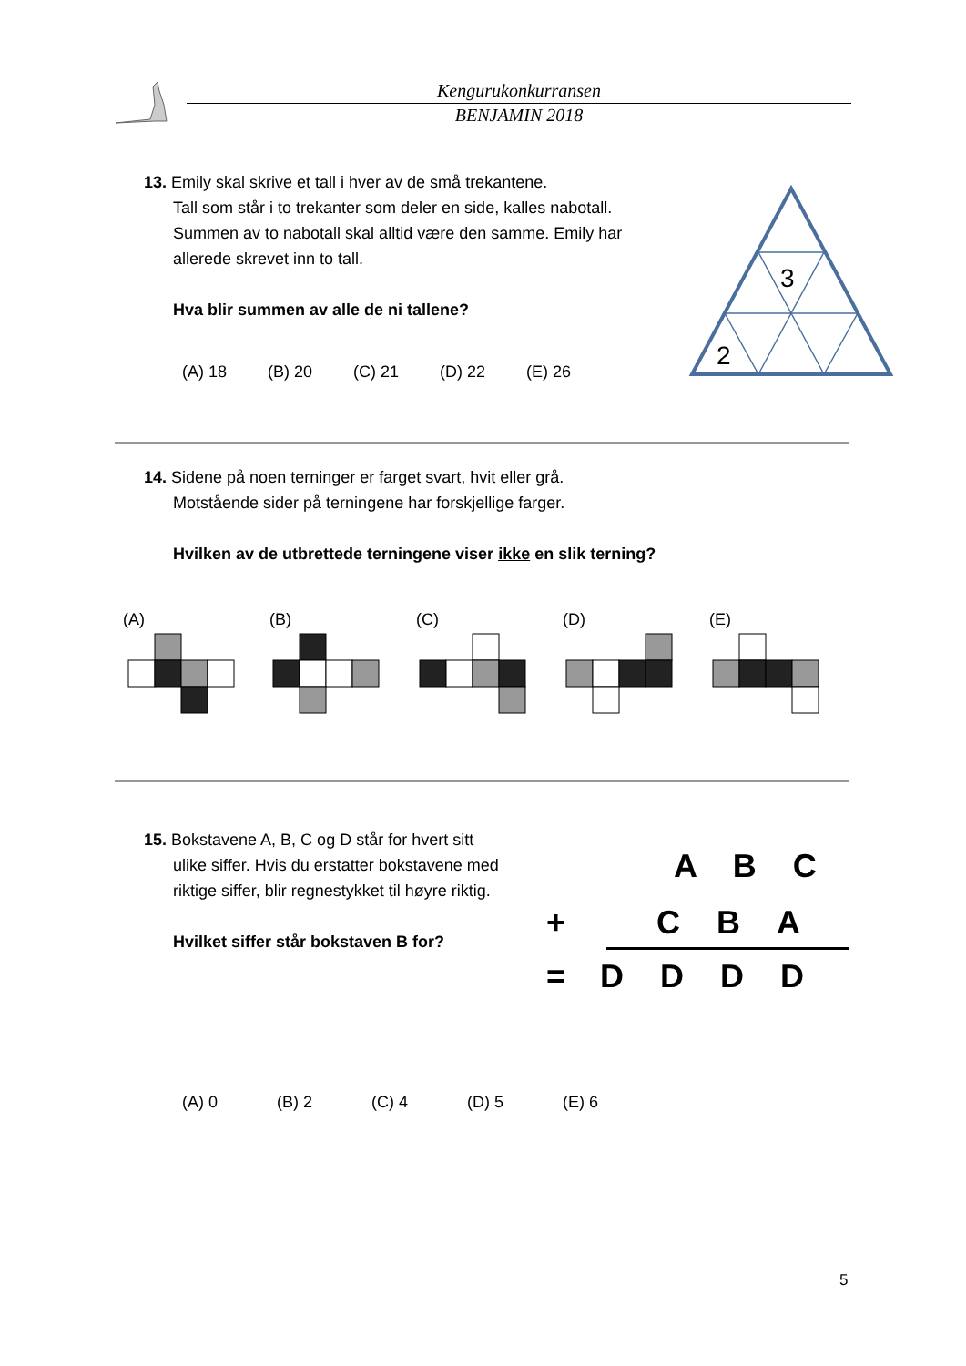Kengurukonkurransen
BENJAMIN 2018
13. Emily skal skrive et tall i hver av de små trekantene.
Tall som står i to trekanter som deler en side, kalles nabotall. Summen av to nabotall skal alltid være den samme. Emily har allerede skrevet inn to tall.
Hva blir summen av alle de ni tallene?
(A) 18 (B) 20 (C) 21 (D) 22 (E) 26
3
2
14. Sidene på noen terninger er farget svart, hvit eller grå.
Motstående sider på terningene har forskjellige farger.
Hvilken av de utbrettede terningene viser ikke en slik terning?
(A) (B) (C) (D) (E)
15. Bokstavene A, B, C og D står for hvert sitt
ulike siffer. Hvis du erstatter bokstavene med riktige siffer, blir regnestykket til høyre riktig.
Hvilket siffer står bokstaven B for?
A B C
+ C B A
= D D D D
(A) 0 (B) 2 (C) 4 (D) 5 (E) 6
5